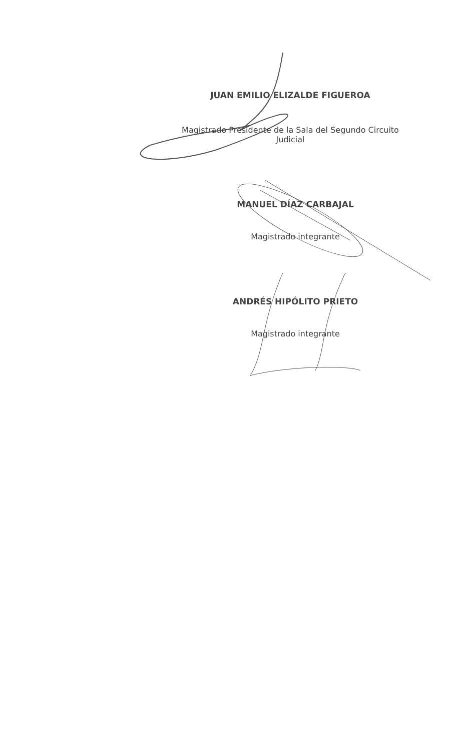JUAN EMILIO ELIZALDE FIGUEROA
Magistrado Presidente de la Sala del Segundo Circuito
Judicial
MANUEL DÍAZ CARBAJAL
Magistrado integrante
ANDRÉS HIPÓLITO PRIETO
Magistrado integrante